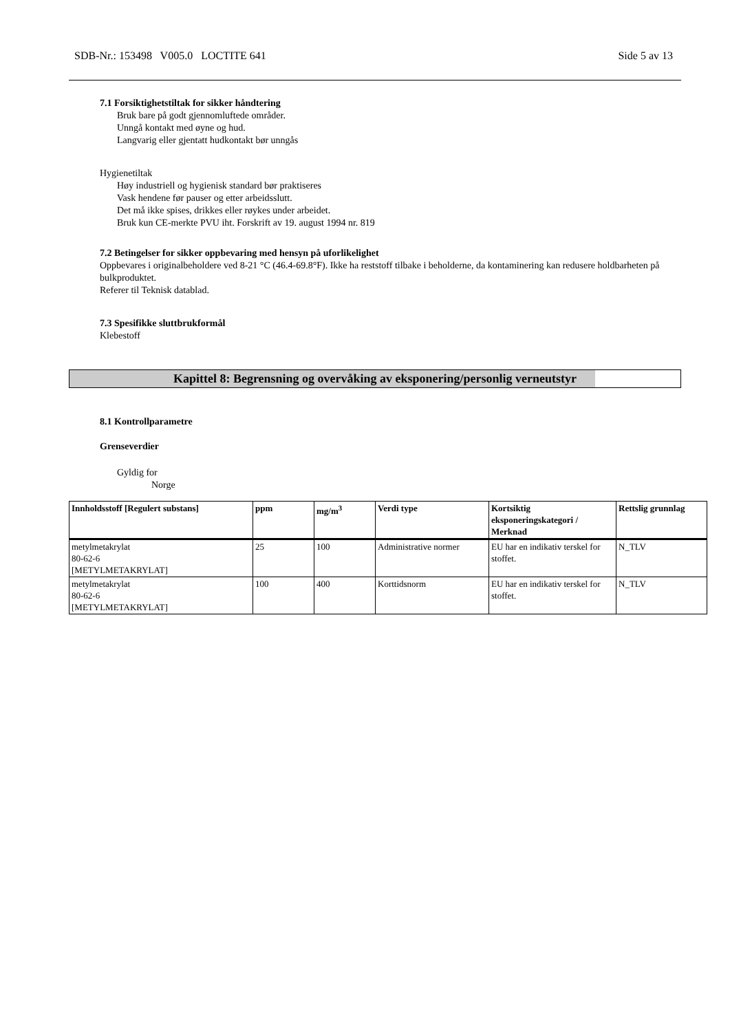SDB-Nr.: 153498 V005.0 LOCTITE 641 Side 5 av 13
7.1 Forsiktighetstiltak for sikker håndtering
Bruk bare på godt gjennomluftede områder.
Unngå kontakt med øyne og hud.
Langvarig eller gjentatt hudkontakt bør unngås
Hygienetiltak
Høy industriell og hygienisk standard bør praktiseres
Vask hendene før pauser og etter arbeidsslutt.
Det må ikke spises, drikkes eller røykes under arbeidet.
Bruk kun CE-merkte PVU iht. Forskrift av 19. august 1994 nr. 819
7.2 Betingelser for sikker oppbevaring med hensyn på uforlikelighet
Oppbevares i originalbeholdere ved 8-21 °C (46.4-69.8°F). Ikke ha reststoff tilbake i beholderne, da kontaminering kan redusere holdbarheten på bulkproduktet.
Referer til Teknisk datablad.
7.3 Spesifikke sluttbrukformål
Klebestoff
Kapittel 8: Begrensning og overvåking av eksponering/personlig verneutstyr
8.1 Kontrollparametre
Grenseverdier
Gyldig for
Norge
| Innholdsstoff [Regulert substans] | ppm | mg/m<sup>3</sup> | Verdi type | Kortsiktig eksponeringskategori / Merknad | Rettslig grunnlag |
| --- | --- | --- | --- | --- | --- |
| metylmetakrylat 80-62-6 [METYLMETAKRYLAT] | 25 | 100 | Administrative normer | EU har en indikativ terskel for stoffet. | N_TLV |
| metylmetakrylat 80-62-6 [METYLMETAKRYLAT] | 100 | 400 | Korttidsnorm | EU har en indikativ terskel for stoffet. | N_TLV |